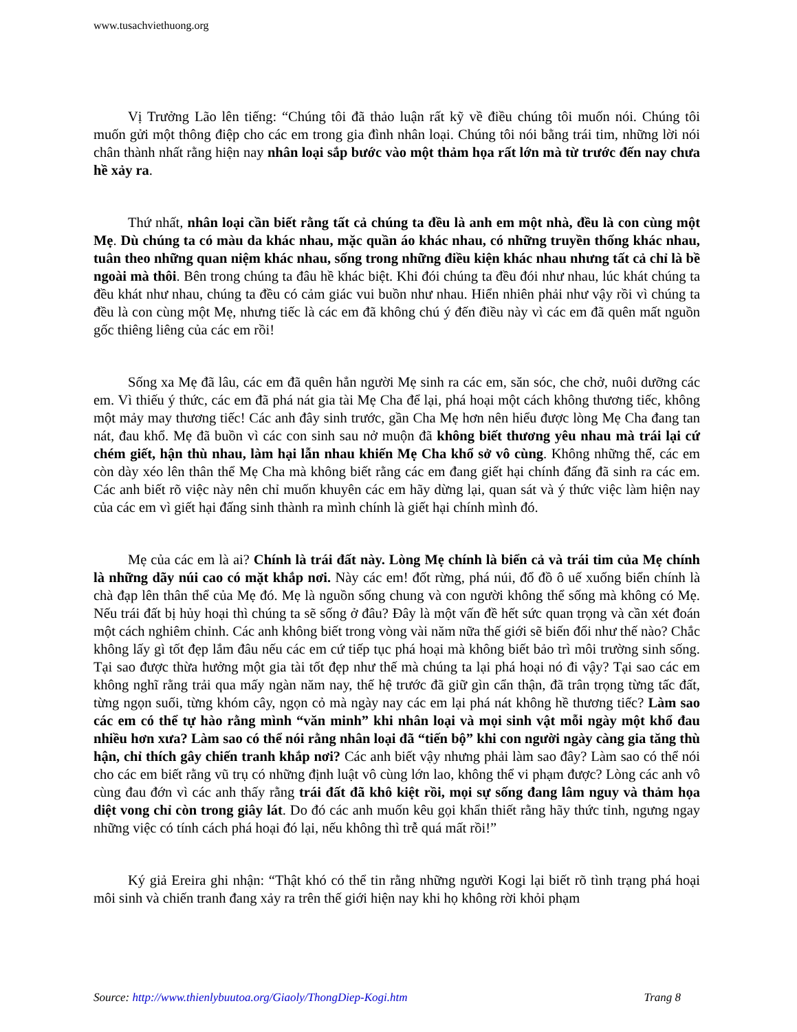www.tusachviethuong.org
Vị Trưởng Lão lên tiếng: “Chúng tôi đã thảo luận rất kỹ về điều chúng tôi muốn nói. Chúng tôi muốn gửi một thông điệp cho các em trong gia đình nhân loại. Chúng tôi nói bằng trái tim, những lời nói chân thành nhất rằng hiện nay nhân loại sắp bước vào một thảm họa rất lớn mà từ trước đến nay chưa hề xảy ra.
Thứ nhất, nhân loại cần biết rằng tất cả chúng ta đều là anh em một nhà, đều là con cùng một Mẹ. Dù chúng ta có màu da khác nhau, mặc quần áo khác nhau, có những truyền thống khác nhau, tuân theo những quan niệm khác nhau, sống trong những điều kiện khác nhau nhưng tất cả chỉ là bề ngoài mà thôi. Bên trong chúng ta đâu hề khác biệt. Khi đói chúng ta đều đói như nhau, lúc khát chúng ta đều khát như nhau, chúng ta đều có cảm giác vui buồn như nhau. Hiển nhiên phải như vậy rồi vì chúng ta đều là con cùng một Mẹ, nhưng tiếc là các em đã không chú ý đến điều này vì các em đã quên mất nguồn gốc thiêng liêng của các em rồi!
Sống xa Mẹ đã lâu, các em đã quên hẳn người Mẹ sinh ra các em, săn sóc, che chở, nuôi dưỡng các em. Vì thiếu ý thức, các em đã phá nát gia tài Mẹ Cha để lại, phá hoại một cách không thương tiếc, không một mảy may thương tiếc! Các anh đây sinh trước, gần Cha Mẹ hơn nên hiểu được lòng Mẹ Cha đang tan nát, đau khổ. Mẹ đã buồn vì các con sinh sau nở muộn đã không biết thương yêu nhau mà trái lại cứ chém giết, hận thù nhau, làm hại lẫn nhau khiến Mẹ Cha khổ sở vô cùng. Không những thế, các em còn dày xéo lên thân thể Mẹ Cha mà không biết rằng các em đang giết hại chính đấng đã sinh ra các em. Các anh biết rõ việc này nên chỉ muốn khuyên các em hãy dừng lại, quan sát và ý thức việc làm hiện nay của các em vì giết hại đấng sinh thành ra mình chính là giết hại chính mình đó.
Mẹ của các em là ai? Chính là trái đất này. Lòng Mẹ chính là biển cả và trái tim của Mẹ chính là những dãy núi cao có mặt khắp nơi. Này các em! đốt rừng, phá núi, đổ đồ ô uế xuống biển chính là chà đạp lên thân thể của Mẹ đó. Mẹ là nguồn sống chung và con người không thể sống mà không có Mẹ. Nếu trái đất bị hủy hoại thì chúng ta sẽ sống ở đâu? Đây là một vấn đề hết sức quan trọng và cần xét đoán một cách nghiêm chỉnh. Các anh không biết trong vòng vài năm nữa thế giới sẽ biến đổi như thế nào? Chắc không lấy gì tốt đẹp lắm đâu nếu các em cứ tiếp tục phá hoại mà không biết bảo trì môi trường sinh sống. Tại sao được thừa hưởng một gia tài tốt đẹp như thế mà chúng ta lại phá hoại nó đi vậy? Tại sao các em không nghĩ rằng trải qua mấy ngàn năm nay, thế hệ trước đã giữ gìn cẩn thận, đã trân trọng từng tấc đất, từng ngọn suối, từng khóm cây, ngọn cỏ mà ngày nay các em lại phá nát không hề thương tiếc? Làm sao các em có thể tự hào rằng mình “văn minh” khi nhân loại và mọi sinh vật mỗi ngày một khổ đau nhiều hơn xưa? Làm sao có thể nói rằng nhân loại đã “tiến bộ” khi con người ngày càng gia tăng thù hận, chỉ thích gây chiến tranh khắp nơi? Các anh biết vậy nhưng phải làm sao đây? Làm sao có thể nói cho các em biết rằng vũ trụ có những định luật vô cùng lớn lao, không thể vi phạm được? Lòng các anh vô cùng đau đớn vì các anh thấy rằng trái đất đã khô kiệt rồi, mọi sự sống đang lâm nguy và thảm họa diệt vong chỉ còn trong giây lát. Do đó các anh muốn kêu gọi khẩn thiết rằng hãy thức tỉnh, ngưng ngay những việc có tính cách phá hoại đó lại, nếu không thì trễ quá mất rồi!”
Ký giả Ereira ghi nhận: “Thật khó có thể tin rằng những người Kogi lại biết rõ tình trạng phá hoại môi sinh và chiến tranh đang xảy ra trên thế giới hiện nay khi họ không rời khỏi phạm
Source: http://www.thienlybuutoa.org/Giaoly/ThongDiep-Kogi.htm Trang 8